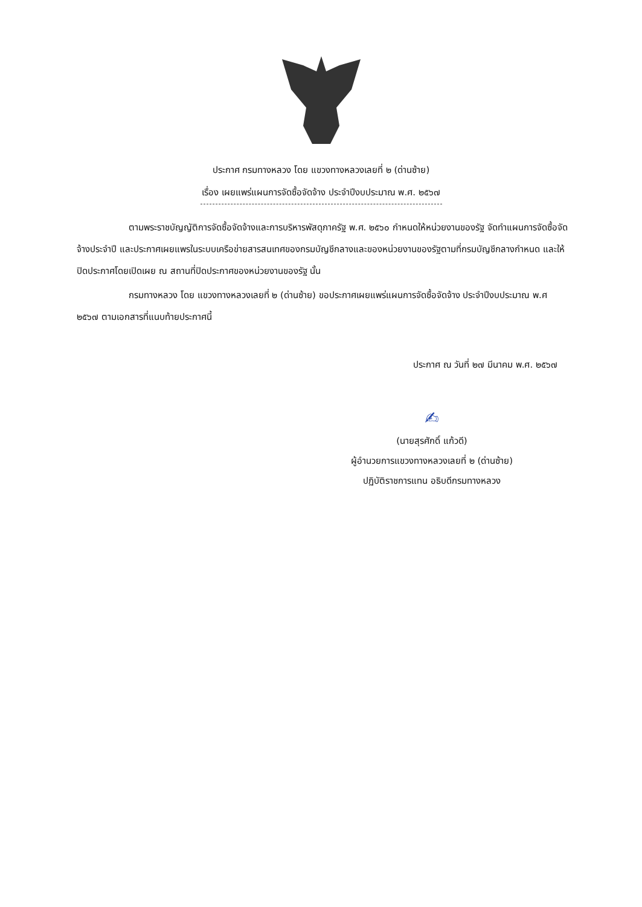ประกาศ กรมทางหลวง โดย แขวงทางหลวงเลยที่ ๒ (ด่านซ้าย)
เรื่อง เผยแพร่แผนการจัดซื้อจัดจ้าง ประจำปีงบประมาณ พ.ศ. ๒๕๖๗
ตามพระราชบัญญัติการจัดซื้อจัดจ้างและการบริหารพัสดุภาครัฐ พ.ศ. ๒๕๖๐ กำหนดให้หน่วยงานของรัฐ จัดทำแผนการจัดซื้อจัดจ้างประจำปี และประกาศเผยแพรในระบบเครือข่ายสารสนเทศของกรมบัญชีกลางและของหน่วยงานของรัฐตามที่กรมบัญชีกลางกำหนด และให้ปิดประกาศโดยเปิดเผย ณ สถานที่ปิดประกาศของหน่วยงานของรัฐ นั้น
กรมทางหลวง โดย แขวงทางหลวงเลยที่ ๒ (ด่านซ้าย) ขอประกาศเผยแพร่แผนการจัดซื้อจัดจ้าง ประจำปีงบประมาณ พ.ศ ๒๕๖๗ ตามเอกสารที่แนบท้ายประกาศนี้
ประกาศ ณ วันที่ ๒๗ มีนาคม พ.ศ. ๒๕๖๗
✍
(นายสุรศักดิ์ แก้วดี)
ผู้อำนวยการแขวงทางหลวงเลยที่ ๒ (ด่านซ้าย)
ปฏิบัติราชการแทน อธิบดีกรมทางหลวง